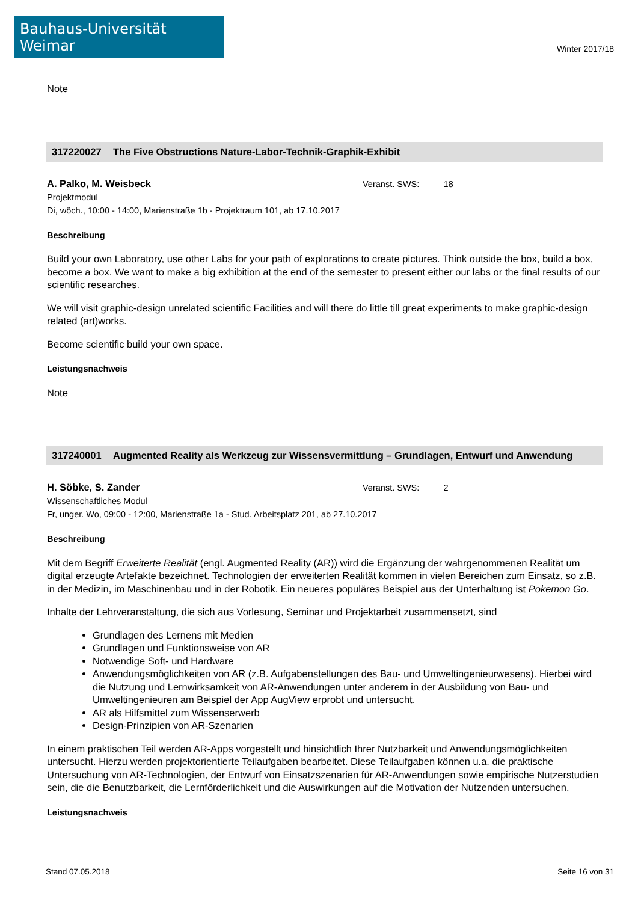Bauhaus-Universität Weimar
Winter 2017/18
Note
317220027 The Five Obstructions Nature-Labor-Technik-Graphik-Exhibit
A. Palko, M. Weisbeck Veranst. SWS: 18
Projektmodul
Di, wöch., 10:00 - 14:00, Marienstraße 1b - Projektraum 101, ab 17.10.2017
Beschreibung
Build your own Laboratory, use other Labs for your path of explorations to create pictures. Think outside the box, build a box, become a box. We want to make a big exhibition at the end of the semester to present either our labs or the final results of our scientific researches.
We will visit graphic-design unrelated scientific Facilities and will there do little till great experiments to make graphic-design related (art)works.
Become scientific build your own space.
Leistungsnachweis
Note
317240001 Augmented Reality als Werkzeug zur Wissensvermittlung – Grundlagen, Entwurf und Anwendung
H. Söbke, S. Zander Veranst. SWS: 2
Wissenschaftliches Modul
Fr, unger. Wo, 09:00 - 12:00, Marienstraße 1a - Stud. Arbeitsplatz 201, ab 27.10.2017
Beschreibung
Mit dem Begriff Erweiterte Realität (engl. Augmented Reality (AR)) wird die Ergänzung der wahrgenommenen Realität um digital erzeugte Artefakte bezeichnet. Technologien der erweiterten Realität kommen in vielen Bereichen zum Einsatz, so z.B. in der Medizin, im Maschinenbau und in der Robotik. Ein neueres populäres Beispiel aus der Unterhaltung ist Pokemon Go.
Inhalte der Lehrveranstaltung, die sich aus Vorlesung, Seminar und Projektarbeit zusammensetzt, sind
Grundlagen des Lernens mit Medien
Grundlagen und Funktionsweise von AR
Notwendige Soft- und Hardware
Anwendungsmöglichkeiten von AR (z.B. Aufgabenstellungen des Bau- und Umweltingenieurwesens). Hierbei wird die Nutzung und Lernwirksamkeit von AR-Anwendungen unter anderem in der Ausbildung von Bau- und Umweltingenieuren am Beispiel der App AugView erprobt und untersucht.
AR als Hilfsmittel zum Wissenserwerb
Design-Prinzipien von AR-Szenarien
In einem praktischen Teil werden AR-Apps vorgestellt und hinsichtlich Ihrer Nutzbarkeit und Anwendungsmöglichkeiten untersucht. Hierzu werden projektorientierte Teilaufgaben bearbeitet. Diese Teilaufgaben können u.a. die praktische Untersuchung von AR-Technologien, der Entwurf von Einsatzszenarien für AR-Anwendungen sowie empirische Nutzerstudien sein, die die Benutzbarkeit, die Lernförderlichkeit und die Auswirkungen auf die Motivation der Nutzenden untersuchen.
Leistungsnachweis
Stand 07.05.2018 Seite 16 von 31